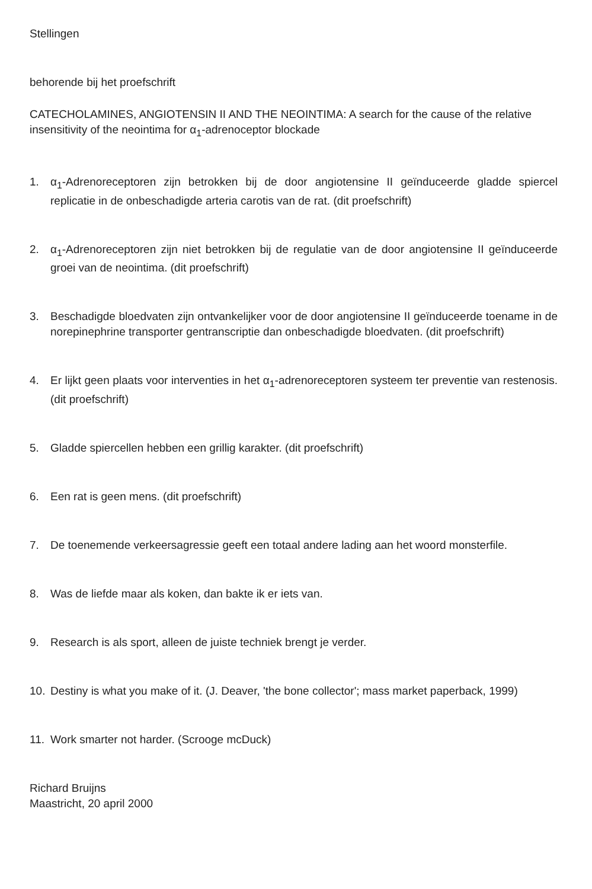Stellingen
behorende bij het proefschrift
CATECHOLAMINES, ANGIOTENSIN II AND THE NEOINTIMA: A search for the cause of the relative insensitivity of the neointima for α<sub>1</sub>-adrenoceptor blockade
1. α<sub>1</sub>-Adrenoreceptoren zijn betrokken bij de door angiotensine II geïnduceerde gladde spiercel replicatie in de onbeschadigde arteria carotis van de rat. (dit proefschrift)
2. α<sub>1</sub>-Adrenoreceptoren zijn niet betrokken bij de regulatie van de door angiotensine II geïnduceerde groei van de neointima. (dit proefschrift)
3. Beschadigde bloedvaten zijn ontvankelijker voor de door angiotensine II geïnduceerde toename in de norepinephrine transporter gentranscriptie dan onbeschadigde bloedvaten. (dit proefschrift)
4. Er lijkt geen plaats voor interventies in het α<sub>1</sub>-adrenoreceptoren systeem ter preventie van restenosis. (dit proefschrift)
5. Gladde spiercellen hebben een grillig karakter. (dit proefschrift)
6. Een rat is geen mens. (dit proefschrift)
7. De toenemende verkeersagressie geeft een totaal andere lading aan het woord monsterfile.
8. Was de liefde maar als koken, dan bakte ik er iets van.
9. Research is als sport, alleen de juiste techniek brengt je verder.
10. Destiny is what you make of it. (J. Deaver, 'the bone collector'; mass market paperback, 1999)
11. Work smarter not harder. (Scrooge mcDuck)
Richard Bruijns
Maastricht, 20 april 2000